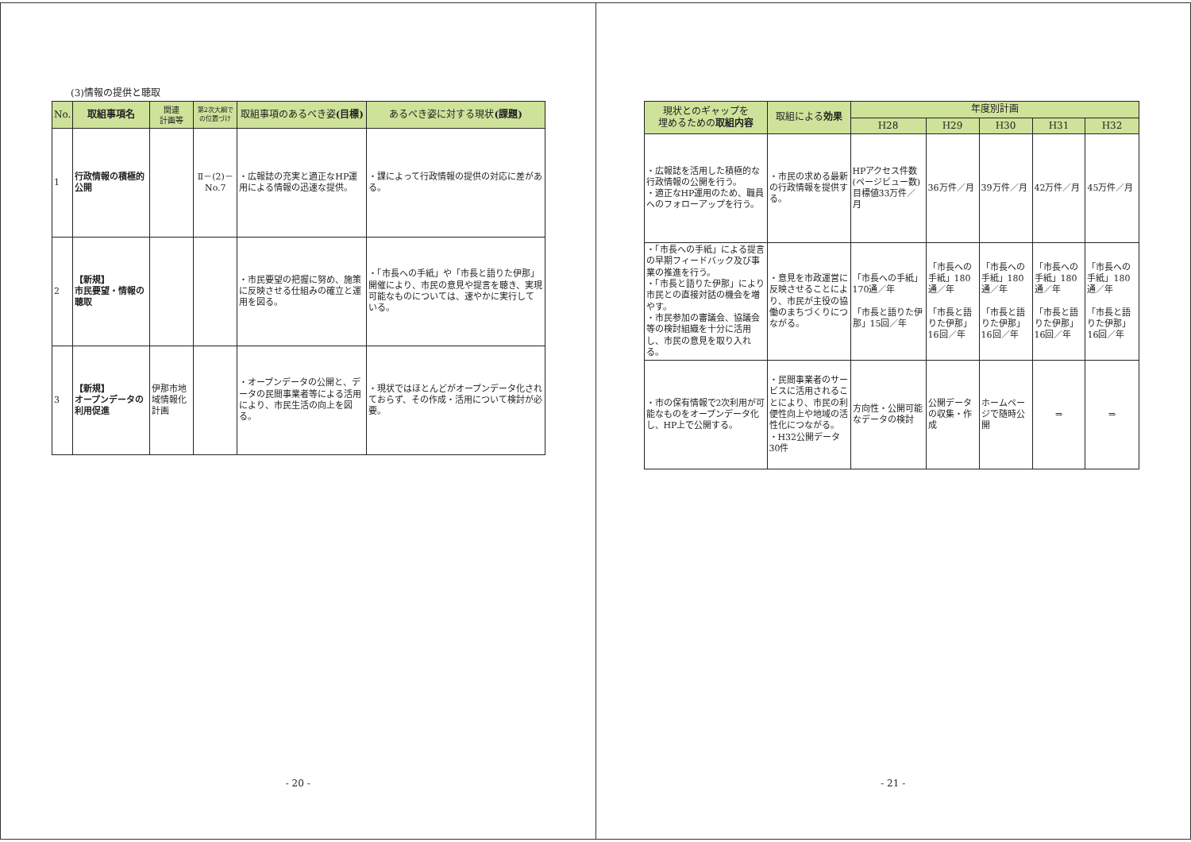(3)情報の提供と聴取
| No. | 取組事項名 | 関連 計画等 | 第2次大綱での位置づけ | 取組事項のあるべき姿 (目標) | あるべき姿に対する現状 (課題) |
| --- | --- | --- | --- | --- | --- |
| 1 | 行政情報の積極的公開 | | Ⅱ－(2)－No.7 | ・広報誌の充実と適正なHP運用による情報の迅速な提供。 | ・課によって行政情報の提供の対応に差がある。 |
| 2 | 【新規】 市民要望・情報の聴取 | | | ・市民要望の把握に努め、施策に反映させる仕組みの確立と運用を図る。 | ・「市長への手紙」や「市長と語りた伊那」開催により、市民の意見や提言を聴き、実現可能なものについては、速やかに実行している。 |
| 3 | 【新規】 オープンデータの利用促進 | 伊那市地域情報化計画 | | ・オープンデータの公開と、データの民間事業者等による活用により、市民生活の向上を図る。 | ・現状ではほとんどがオープンデータ化されておらず、その作成・活用について検討が必要。 |
- 20 -
| 現状とのギャップを 埋めるための 取組内容 | 取組による 効果 | 年度別計画 | | | | |
| --- | --- | --- | --- | --- | --- | --- |
| | | H28 | H29 | H30 | H31 | H32 |
| ・広報誌を活用した積極的な行政情報の公開を行う。 ・適正なHP運用のため、職員へのフォローアップを行う。 | ・市民の求める最新の行政情報を提供する。 | HPアクセス件数(ページビュー数)目標値33万件／月 | 36万件／月 | 39万件／月 | 42万件／月 | 45万件／月 |
| ・「市長への手紙」による提言の早期フィードバック及び事業の推進を行う。 ・「市長と語りた伊那」により市民との直接対話の機会を増やす。 ・市民参加の審議会、協議会等の検討組織を十分に活用し、市民の意見を取り入れる。 | ・意見を市政運営に反映させることにより、市民が主役の協働のまちづくりにつながる。 | 「市長への手紙」170通／年 「市長と語りた伊那」15回／年 | 「市長への手紙」180通／年 「市長と語りた伊那」16回／年 | 「市長への手紙」180通／年 「市長と語りた伊那」16回／年 | 「市長への手紙」180通／年 「市長と語りた伊那」16回／年 | 「市長への手紙」180通／年 「市長と語りた伊那」16回／年 |
| ・市の保有情報で2次利用が可能なものをオープンデータ化し、HP上で公開する。 | ・民間事業者のサービスに活用されることにより、市民の利便性向上や地域の活性化につながる。 ・H32公開データ30件 | 方向性・公開可能なデータの検討 | 公開データの収集・作成 | ホームページで随時公開 | ⇒ | ⇒ |
- 21 -